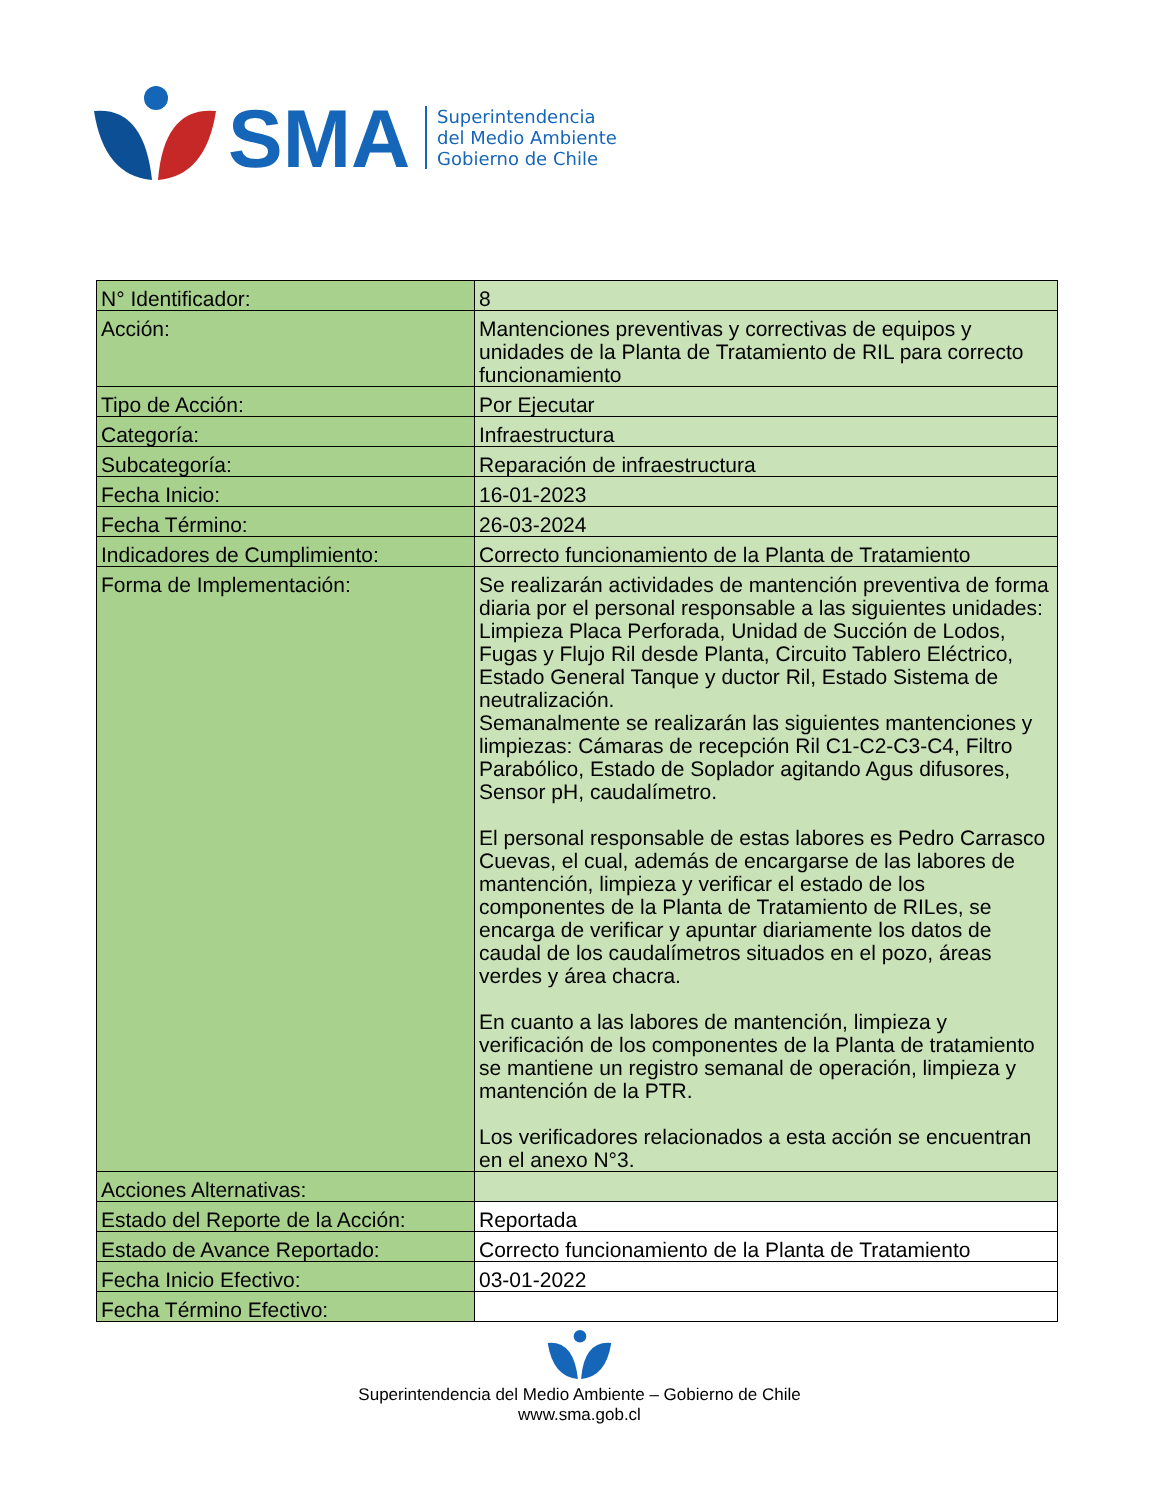SMA
Superintendencia
del Medio Ambiente
Gobierno de Chile
| N° Identificador: | 8 |
| Acción: | Mantenciones preventivas y correctivas de equipos y unidades de la Planta de Tratamiento de RIL para correcto funcionamiento |
| Tipo de Acción: | Por Ejecutar |
| Categoría: | Infraestructura |
| Subcategoría: | Reparación de infraestructura |
| Fecha Inicio: | 16-01-2023 |
| Fecha Término: | 26-03-2024 |
| Indicadores de Cumplimiento: | Correcto funcionamiento de la Planta de Tratamiento |
| Forma de Implementación: | Se realizarán actividades de mantención preventiva de forma diaria por el personal responsable a las siguientes unidades: Limpieza Placa Perforada, Unidad de Succión de Lodos, Fugas y Flujo Ril desde Planta, Circuito Tablero Eléctrico, Estado General Tanque y ductor Ril, Estado Sistema de neutralización. Semanalmente se realizarán las siguientes mantenciones y limpiezas: Cámaras de recepción Ril C1-C2-C3-C4, Filtro Parabólico, Estado de Soplador agitando Agus difusores, Sensor pH, caudalímetro. El personal responsable de estas labores es Pedro Carrasco Cuevas, el cual, además de encargarse de las labores de mantención, limpieza y verificar el estado de los componentes de la Planta de Tratamiento de RILes, se encarga de verificar y apuntar diariamente los datos de caudal de los caudalímetros situados en el pozo, áreas verdes y área chacra. En cuanto a las labores de mantención, limpieza y verificación de los componentes de la Planta de tratamiento se mantiene un registro semanal de operación, limpieza y mantención de la PTR. Los verificadores relacionados a esta acción se encuentran en el anexo N°3. |
| Acciones Alternativas: | |
| Estado del Reporte de la Acción: | Reportada |
| Estado de Avance Reportado: | Correcto funcionamiento de la Planta de Tratamiento |
| Fecha Inicio Efectivo: | 03-01-2022 |
| Fecha Término Efectivo: | |
Superintendencia del Medio Ambiente – Gobierno de Chile
www.sma.gob.cl